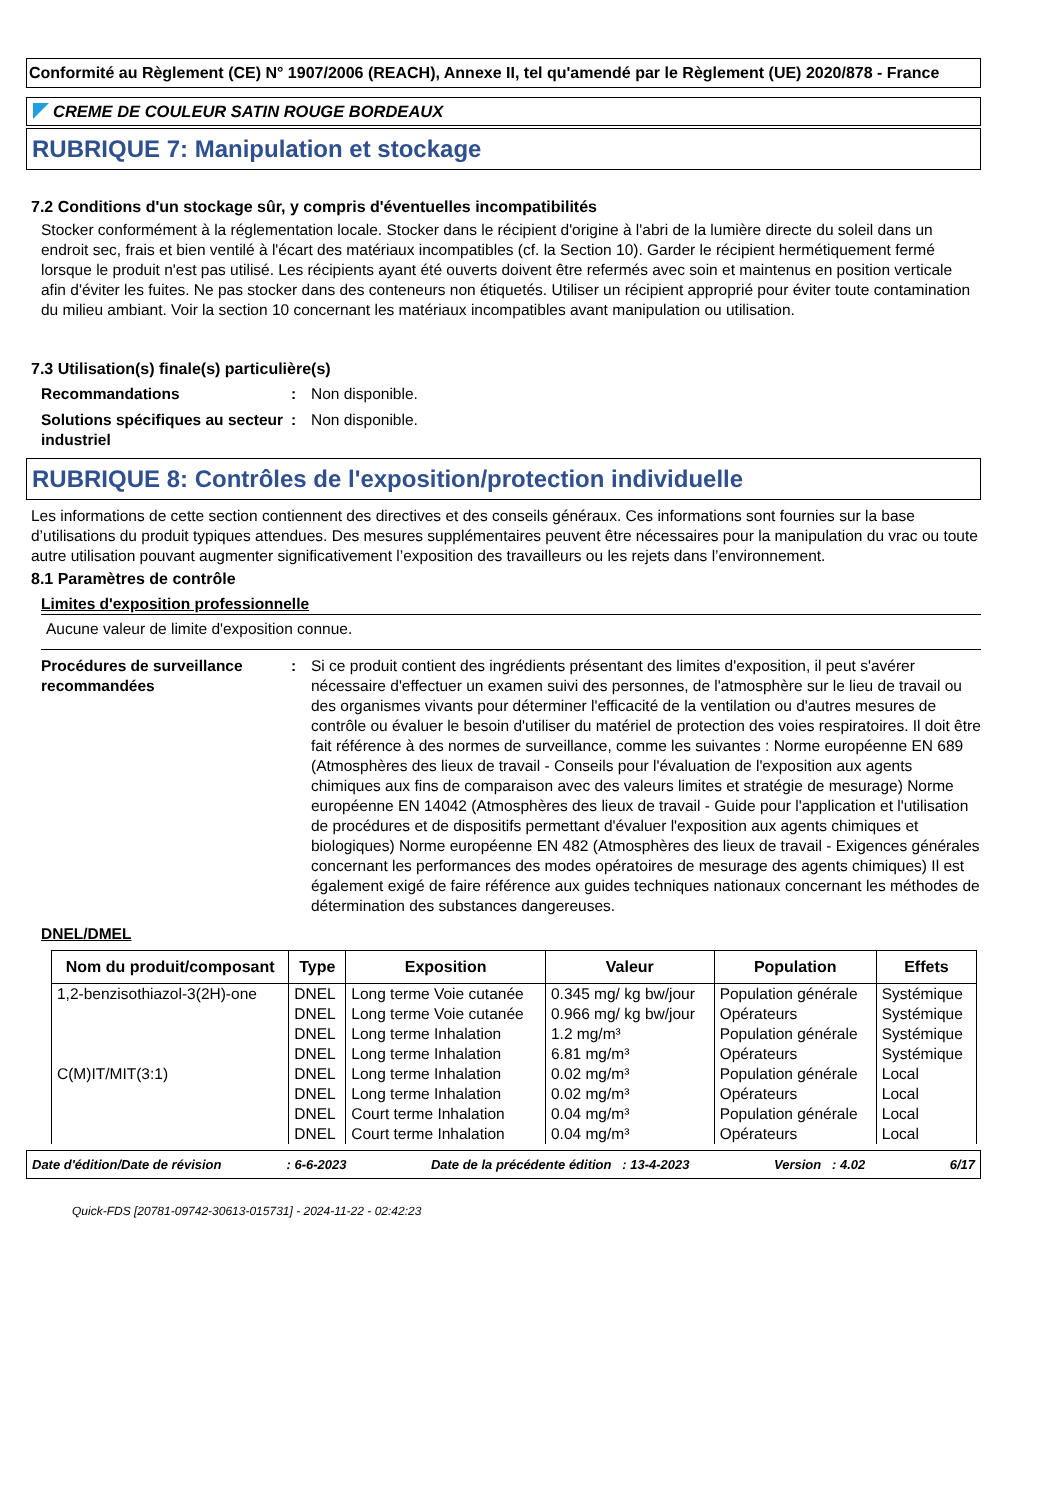Conformité au Règlement (CE) N° 1907/2006 (REACH), Annexe II, tel qu'amendé par le Règlement (UE) 2020/878 - France
CREME DE COULEUR SATIN ROUGE BORDEAUX
RUBRIQUE 7: Manipulation et stockage
7.2 Conditions d'un stockage sûr, y compris d'éventuelles incompatibilités
Stocker conformément à la réglementation locale. Stocker dans le récipient d'origine à l'abri de la lumière directe du soleil dans un endroit sec, frais et bien ventilé à l'écart des matériaux incompatibles (cf. la Section 10). Garder le récipient hermétiquement fermé lorsque le produit n'est pas utilisé. Les récipients ayant été ouverts doivent être refermés avec soin et maintenus en position verticale afin d'éviter les fuites. Ne pas stocker dans des conteneurs non étiquetés. Utiliser un récipient approprié pour éviter toute contamination du milieu ambiant. Voir la section 10 concernant les matériaux incompatibles avant manipulation ou utilisation.
7.3 Utilisation(s) finale(s) particulière(s)
Recommandations: Non disponible.
Solutions spécifiques au secteur industriel: Non disponible.
RUBRIQUE 8: Contrôles de l'exposition/protection individuelle
Les informations de cette section contiennent des directives et des conseils généraux. Ces informations sont fournies sur la base d’utilisations du produit typiques attendues. Des mesures supplémentaires peuvent être nécessaires pour la manipulation du vrac ou toute autre utilisation pouvant augmenter significativement l’exposition des travailleurs ou les rejets dans l’environnement.
8.1 Paramètres de contrôle
Limites d'exposition professionnelle
Aucune valeur de limite d'exposition connue.
Procédures de surveillance recommandées: Si ce produit contient des ingrédients présentant des limites d'exposition, il peut s'avérer nécessaire d'effectuer un examen suivi des personnes, de l'atmosphère sur le lieu de travail ou des organismes vivants pour déterminer l'efficacité de la ventilation ou d'autres mesures de contrôle ou évaluer le besoin d'utiliser du matériel de protection des voies respiratoires. Il doit être fait référence à des normes de surveillance, comme les suivantes : Norme européenne EN 689 (Atmosphères des lieux de travail - Conseils pour l'évaluation de l'exposition aux agents chimiques aux fins de comparaison avec des valeurs limites et stratégie de mesurage) Norme européenne EN 14042 (Atmosphères des lieux de travail - Guide pour l'application et l'utilisation de procédures et de dispositifs permettant d'évaluer l'exposition aux agents chimiques et biologiques) Norme européenne EN 482 (Atmosphères des lieux de travail - Exigences générales concernant les performances des modes opératoires de mesurage des agents chimiques) Il est également exigé de faire référence aux guides techniques nationaux concernant les méthodes de détermination des substances dangereuses.
DNEL/DMEL
| Nom du produit/composant | Type | Exposition | Valeur | Population | Effets |
| --- | --- | --- | --- | --- | --- |
| 1,2-benzisothiazol-3(2H)-one | DNEL | Long terme Voie cutanée | 0.345 mg/ kg bw/jour | Population générale | Systémique |
| | DNEL | Long terme Voie cutanée | 0.966 mg/ kg bw/jour | Opérateurs | Systémique |
| | DNEL | Long terme Inhalation | 1.2 mg/m³ | Population générale | Systémique |
| | DNEL | Long terme Inhalation | 6.81 mg/m³ | Opérateurs | Systémique |
| C(M)IT/MIT(3:1) | DNEL | Long terme Inhalation | 0.02 mg/m³ | Population générale | Local |
| | DNEL | Long terme Inhalation | 0.02 mg/m³ | Opérateurs | Local |
| | DNEL | Court terme Inhalation | 0.04 mg/m³ | Population générale | Local |
| | DNEL | Court terme Inhalation | 0.04 mg/m³ | Opérateurs | Local |
Date d'édition/Date de révision : 6-6-2023 Date de la précédente édition : 13-4-2023 Version : 4.02 6/17
Quick-FDS [20781-09742-30613-015731] - 2024-11-22 - 02:42:23